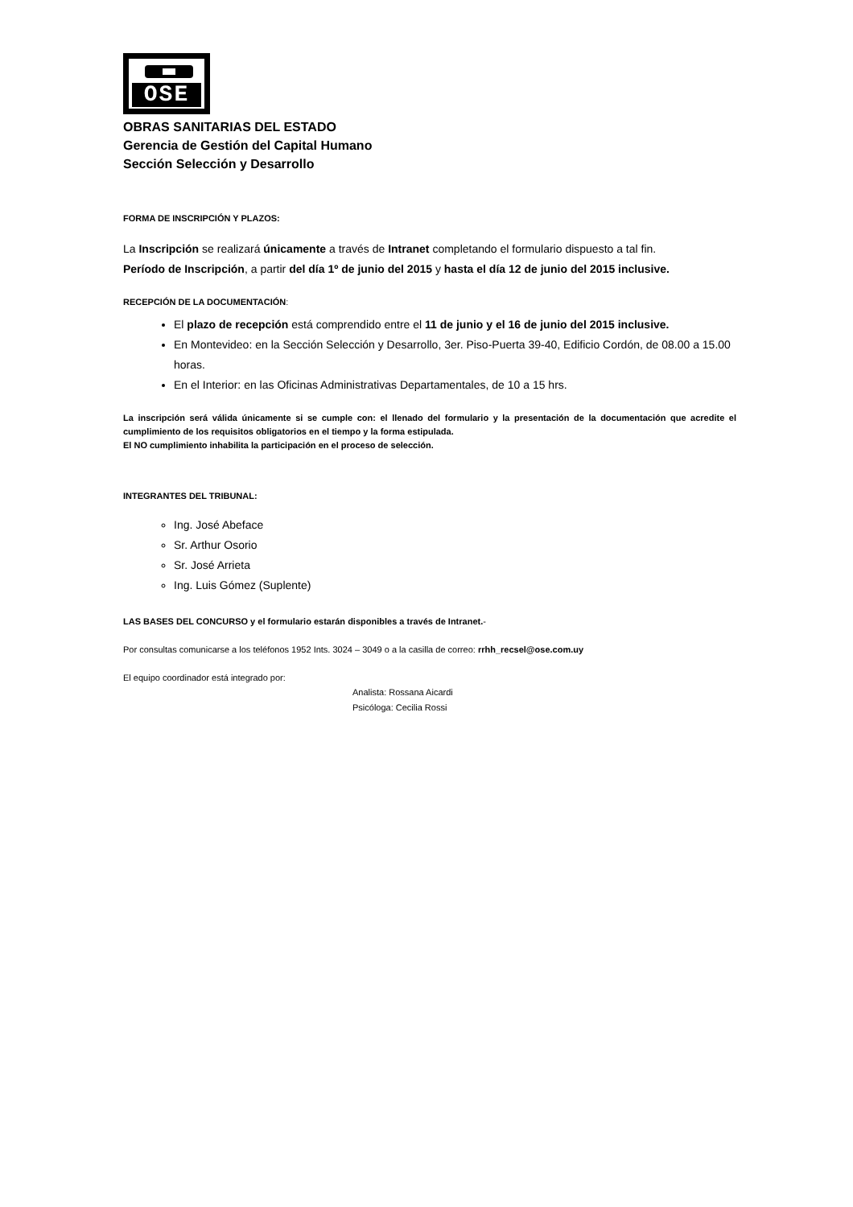OSE
OBRAS SANITARIAS DEL ESTADO
Gerencia de Gestión del Capital Humano
Sección Selección y Desarrollo
FORMA DE INSCRIPCIÓN Y PLAZOS:
La Inscripción se realizará únicamente a través de Intranet completando el formulario dispuesto a tal fin.
Período de Inscripción, a partir del día 1º de junio del 2015 y hasta el día 12 de junio del 2015 inclusive.
RECEPCIÓN DE LA DOCUMENTACIÓN:
El plazo de recepción está comprendido entre el 11 de junio y el 16 de junio del 2015 inclusive.
En Montevideo: en la Sección Selección y Desarrollo, 3er. Piso-Puerta 39-40, Edificio Cordón, de 08.00 a 15.00 horas.
En el Interior: en las Oficinas Administrativas Departamentales, de 10 a 15 hrs.
La inscripción será válida únicamente si se cumple con: el llenado del formulario y la presentación de la documentación que acredite el cumplimiento de los requisitos obligatorios en el tiempo y la forma estipulada.
El NO cumplimiento inhabilita la participación en el proceso de selección.
INTEGRANTES DEL TRIBUNAL:
Ing. José Abeface
Sr. Arthur Osorio
Sr. José Arrieta
Ing. Luis Gómez (Suplente)
LAS BASES DEL CONCURSO y el formulario estarán disponibles a través de Intranet.-
Por consultas comunicarse a los teléfonos 1952 Ints. 3024 – 3049 o a la casilla de correo: rrhh_recsel@ose.com.uy
El equipo coordinador está integrado por:
Analista: Rossana Aicardi
Psicóloga: Cecilia Rossi